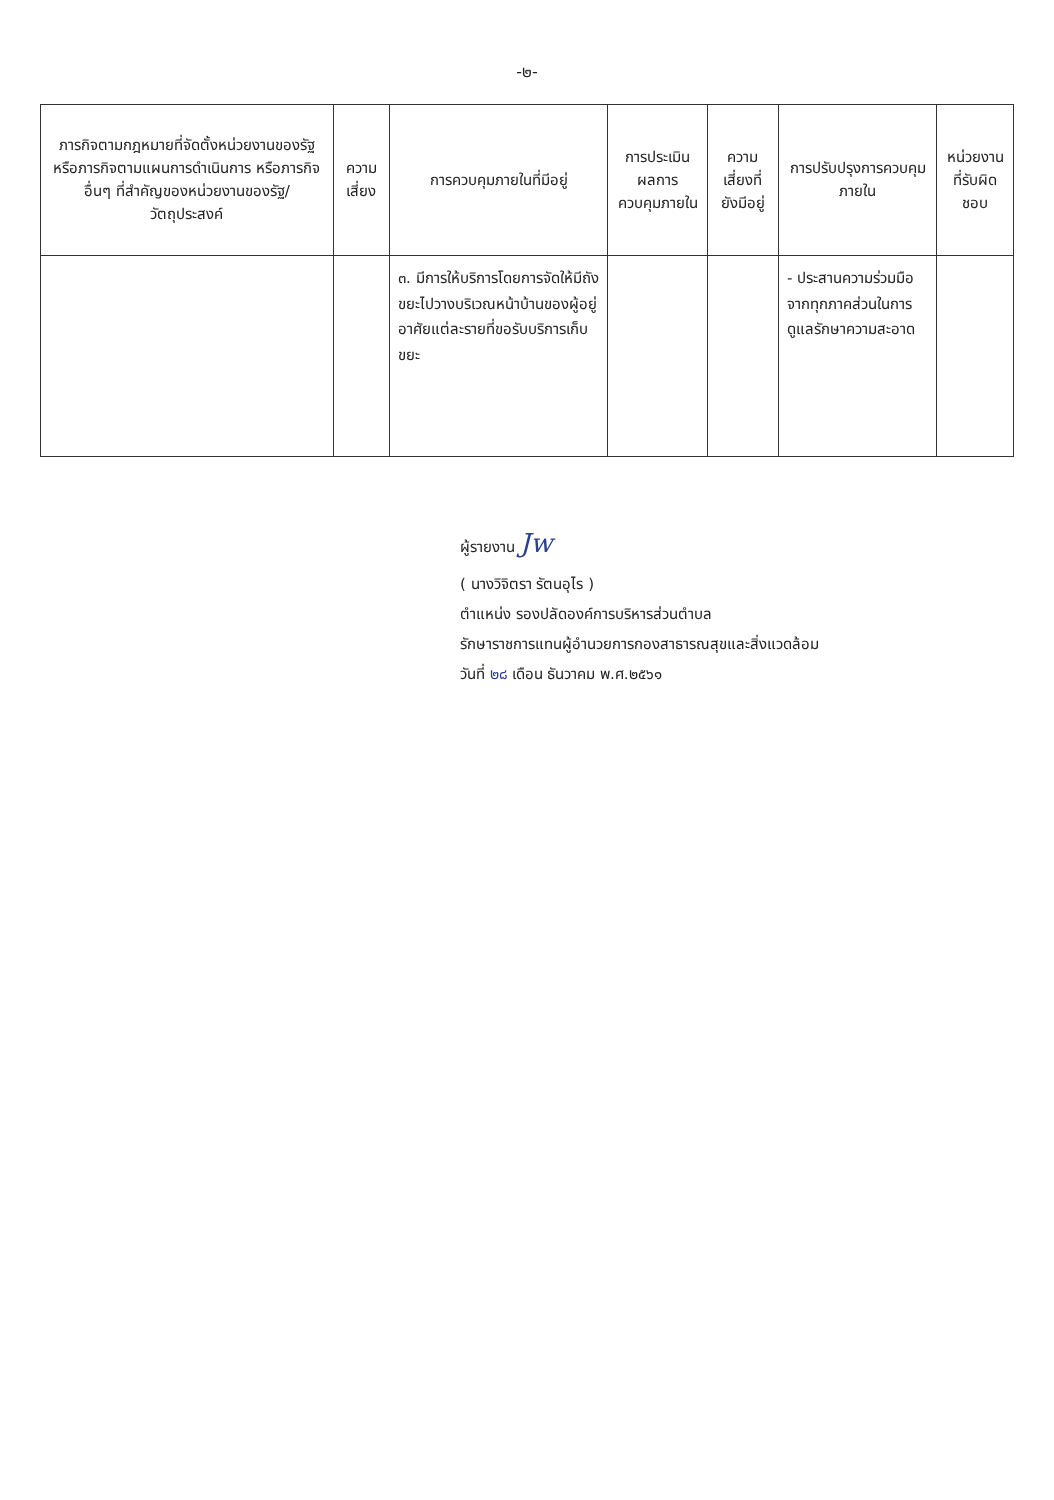-๒-
| ภารกิจตามกฎหมายที่จัดตั้งหน่วยงานของรัฐหรือภารกิจตามแผนการดำเนินการ หรือภารกิจอื่นๆ ที่สำคัญของหน่วยงานของรัฐ/วัตถุประสงค์ | ความเสี่ยง | การควบคุมภายในที่มีอยู่ | การประเมินผลการควบคุมภายใน | ความเสี่ยงที่ยังมีอยู่ | การปรับปรุงการควบคุมภายใน | หน่วยงานที่รับผิดชอบ |
| --- | --- | --- | --- | --- | --- | --- |
| | | ๓. มีการให้บริการโดยการจัดให้มีถังขยะไปวางบริเวณหน้าบ้านของผู้อยู่อาศัยแต่ละรายที่ขอรับบริการเก็บขยะ | | | - ประสานความร่วมมือจากทุกภาคส่วนในการดูแลรักษาความสะอาด | |
ผู้รายงาน Jw
( นางวิจิตรา รัตนอุไร )
ตำแหน่ง รองปลัดองค์การบริหารส่วนตำบล
รักษาราชการแทนผู้อำนวยการกองสาธารณสุขและสิ่งแวดล้อม
วันที่ ๒๘ เดือน ธันวาคม พ.ศ.๒๕๖๑